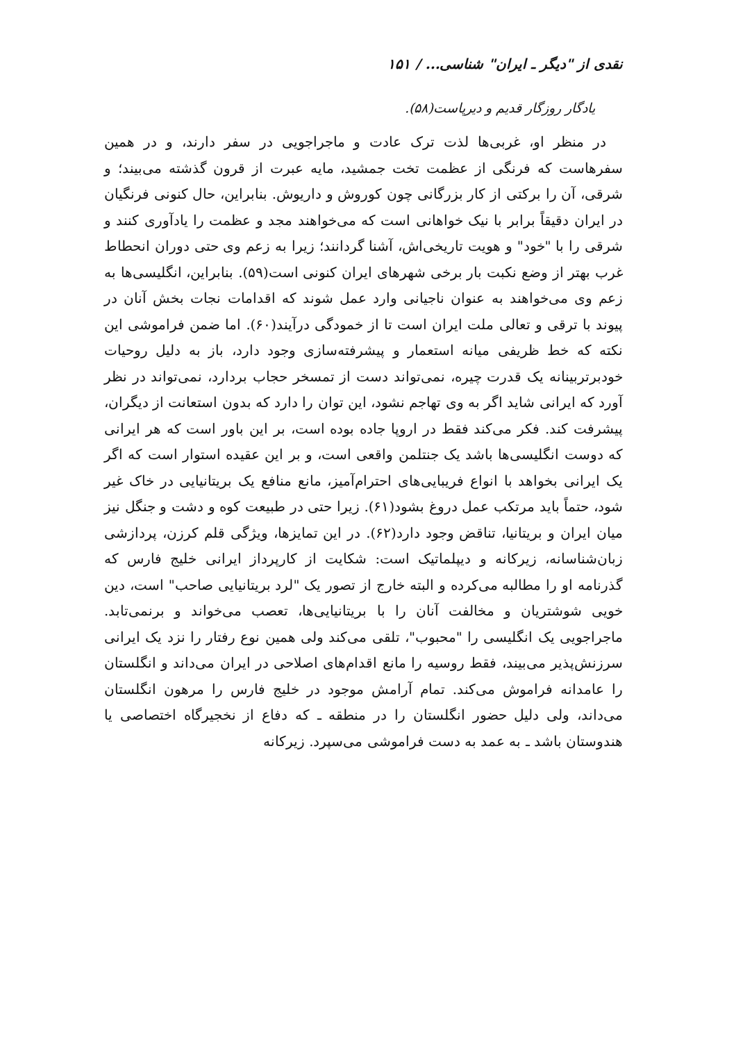نقدی از "دیگر ـ ایران" شناسی... / ۱۵۱
یادگار روزگار قدیم و دیرپاست(۵۸).
در منظر او، غربی‌ها لذت ترک عادت و ماجراجویی در سفر دارند، و در همین سفرهاست که فرنگی از عظمت تخت جمشید، مایه عبرت از قرون گذشته می‌بیند؛ و شرقی، آن را برکتی از کار بزرگانی چون کوروش و داریوش. بنابراین، حال کنونی فرنگیان در ایران دقیقاً برابر با نیک خواهانی است که می‌خواهند مجد و عظمت را یادآوری کنند و شرقی را با "خود" و هویت تاریخی‌اش، آشنا گردانند؛ زیرا به زعم وی حتی دوران انحطاط غرب بهتر از وضع نکبت بار برخی شهرهای ایران کنونی است(۵۹). بنابراین، انگلیسی‌ها به زعم وی می‌خواهند به عنوان ناجیانی وارد عمل شوند که اقدامات نجات بخش آنان در پیوند با ترقی و تعالی ملت ایران است تا از خمودگی درآیند(۶۰). اما ضمن فراموشی این نکته که خط ظریفی میانه استعمار و پیشرفته‌سازی وجود دارد، باز به دلیل روحیات خودبرتربینانه یک قدرت چیره، نمی‌تواند دست از تمسخر حجاب بردارد، نمی‌تواند در نظر آورد که ایرانی شاید اگر به وی تهاجم نشود، این توان را دارد که بدون استعانت از دیگران، پیشرفت کند. فکر می‌کند فقط در اروپا جاده بوده است، بر این باور است که هر ایرانی که دوست انگلیسی‌ها باشد یک جنتلمن واقعی است، و بر این عقیده استوار است که اگر یک ایرانی بخواهد با انواع فریبایی‌های احترام‌آمیز، مانع منافع یک بریتانیایی در خاک غیر شود، حتماً باید مرتکب عمل دروغ بشود(۶۱). زیرا حتی در طبیعت کوه و دشت و جنگل نیز میان ایران و بریتانیا، تناقض وجود دارد(۶۲). در این تمایزها، ویژگی قلم کرزن، پردازشی زبان‌شناسانه، زیرکانه و دیپلماتیک است: شکایت از کارپرداز ایرانی خلیج فارس که گذرنامه او را مطالبه می‌کرده و البته خارج از تصور یک "لرد بریتانیایی صاحب" است، دین خویی شوشتریان و مخالفت آنان را با بریتانیایی‌ها، تعصب می‌خواند و برنمی‌تابد. ماجراجویی یک انگلیسی را "محبوب"، تلقی می‌کند ولی همین نوع رفتار را نزد یک ایرانی سرزنش‌پذیر می‌بیند، فقط روسیه را مانع اقدام‌های اصلاحی در ایران می‌داند و انگلستان را عامدانه فراموش می‌کند. تمام آرامش موجود در خلیج فارس را مرهون انگلستان می‌داند، ولی دلیل حضور انگلستان را در منطقه ـ که دفاع از نخجیرگاه اختصاصی یا هندوستان باشد ـ به عمد به دست فراموشی می‌سپرد. زیرکانه